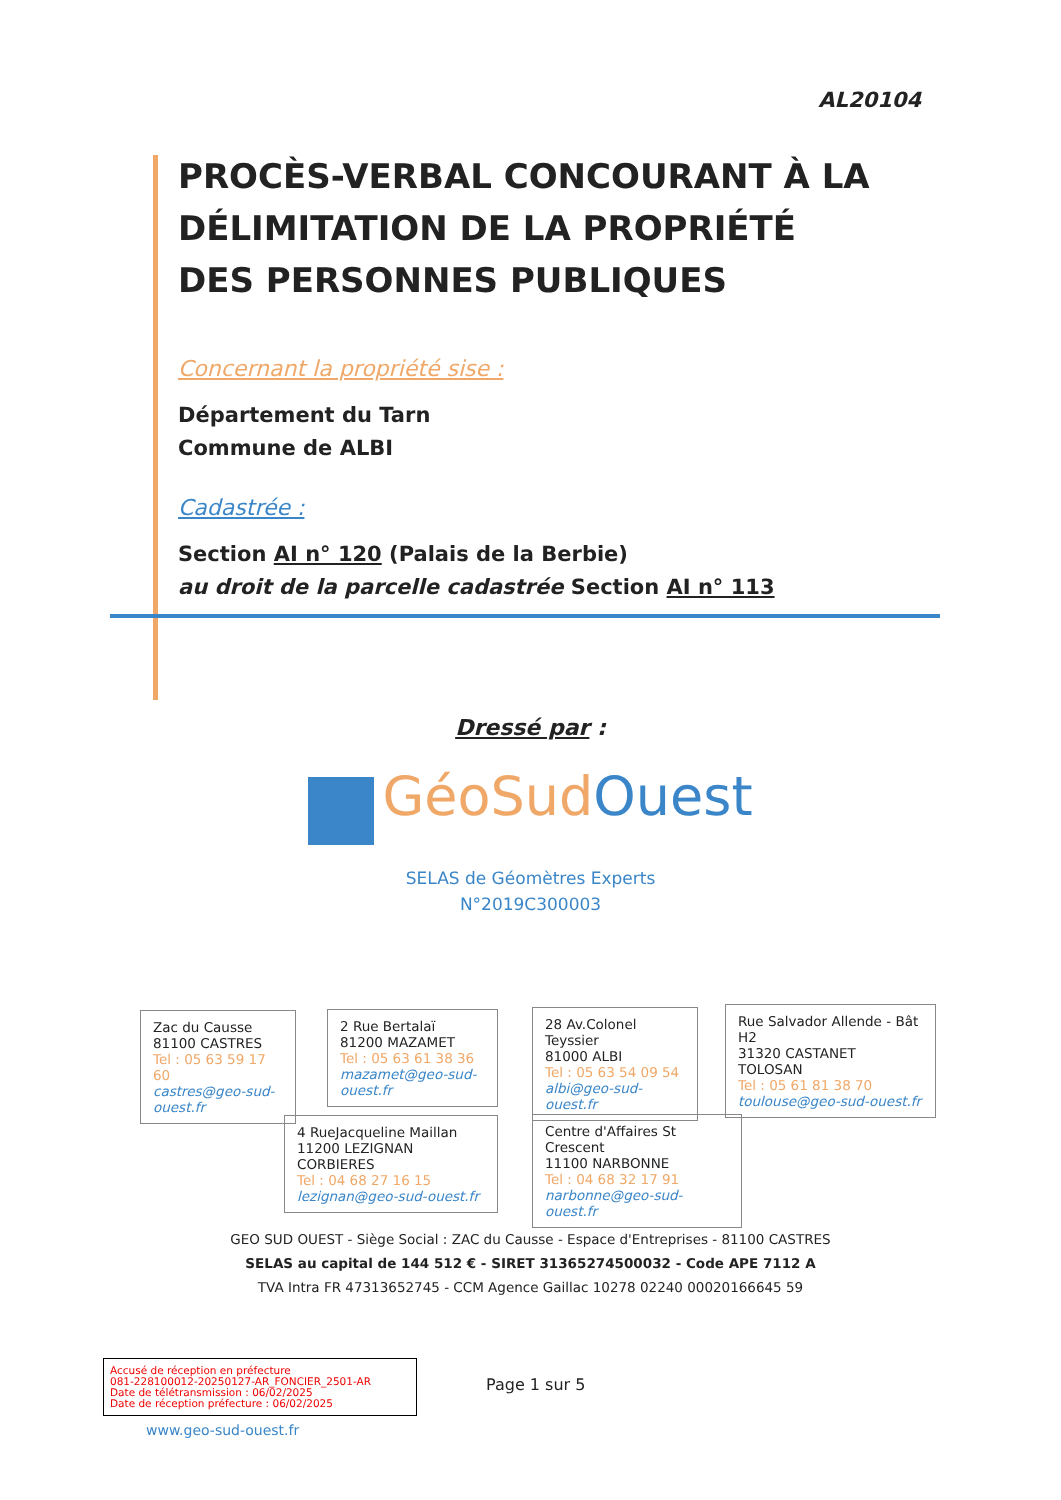AL20104
PROCÈS-VERBAL CONCOURANT À LA DÉLIMITATION DE LA PROPRIÉTÉ DES PERSONNES PUBLIQUES
Concernant la propriété sise :
Département du Tarn
Commune de ALBI
Cadastrée :
Section AI n° 120 (Palais de la Berbie)
au droit de la parcelle cadastrée Section AI n° 113
Dressé par :
GéoSudOuest
SELAS de Géomètres Experts
N°2019C300003
Zac du Causse
81100 CASTRES
Tel : 05 63 59 17 60
castres@geo-sud-ouest.fr
2 Rue Bertalaï
81200 MAZAMET
Tel : 05 63 61 38 36
mazamet@geo-sud-ouest.fr
28 Av.Colonel Teyssier
81000 ALBI
Tel : 05 63 54 09 54
albi@geo-sud-ouest.fr
Rue Salvador Allende - Bât H2
31320 CASTANET TOLOSAN
Tel : 05 61 81 38 70
toulouse@geo-sud-ouest.fr
4 RueJacqueline Maillan
11200 LEZIGNAN CORBIERES
Tel : 04 68 27 16 15
lezignan@geo-sud-ouest.fr
Centre d'Affaires St Crescent
11100 NARBONNE
Tel : 04 68 32 17 91
narbonne@geo-sud-ouest.fr
GEO SUD OUEST - Siège Social : ZAC du Causse - Espace d'Entreprises - 81100 CASTRES
SELAS au capital de 144 512 € - SIRET 31365274500032 - Code APE 7112 A
TVA Intra FR 47313652745 - CCM Agence Gaillac 10278 02240 00020166645 59
Accusé de réception en préfecture
081-228100012-20250127-AR_FONCIER_2501-AR
Date de télétransmission : 06/02/2025
Date de réception préfecture : 06/02/2025
Page 1 sur 5
www.geo-sud-ouest.fr